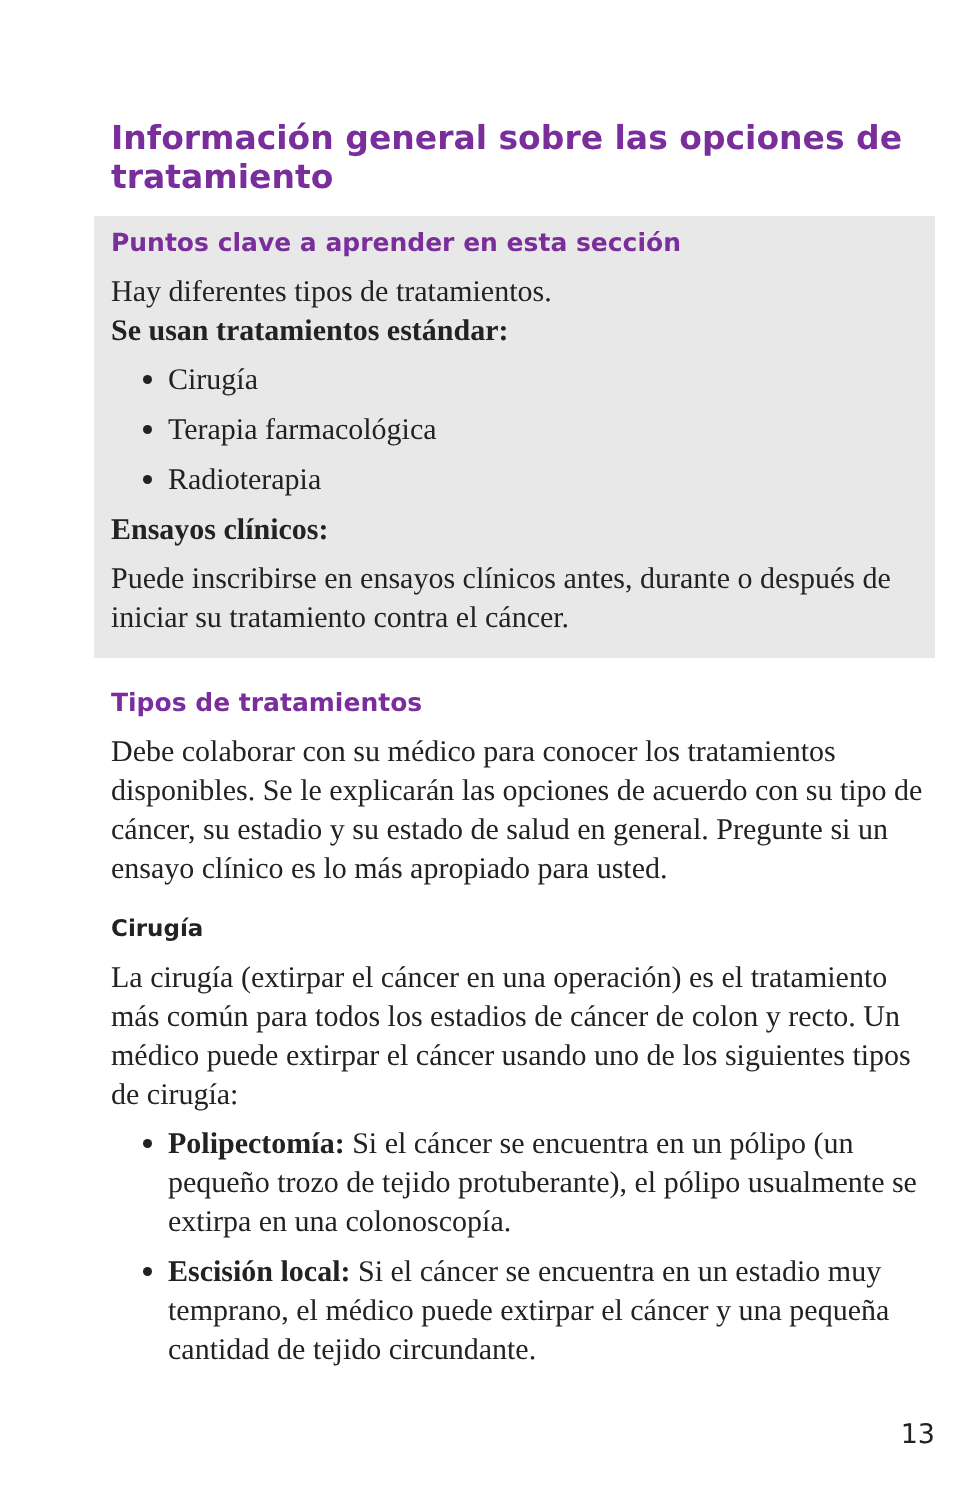Información general sobre las opciones de tratamiento
Puntos clave a aprender en esta sección
Hay diferentes tipos de tratamientos.
Se usan tratamientos estándar:
Cirugía
Terapia farmacológica
Radioterapia
Ensayos clínicos:
Puede inscribirse en ensayos clínicos antes, durante o después de iniciar su tratamiento contra el cáncer.
Tipos de tratamientos
Debe colaborar con su médico para conocer los tratamientos disponibles. Se le explicarán las opciones de acuerdo con su tipo de cáncer, su estadio y su estado de salud en general. Pregunte si un ensayo clínico es lo más apropiado para usted.
Cirugía
La cirugía (extirpar el cáncer en una operación) es el tratamiento más común para todos los estadios de cáncer de colon y recto. Un médico puede extirpar el cáncer usando uno de los siguientes tipos de cirugía:
Polipectomía: Si el cáncer se encuentra en un pólipo (un pequeño trozo de tejido protuberante), el pólipo usualmente se extirpa en una colonoscopía.
Escisión local: Si el cáncer se encuentra en un estadio muy temprano, el médico puede extirpar el cáncer y una pequeña cantidad de tejido circundante.
13